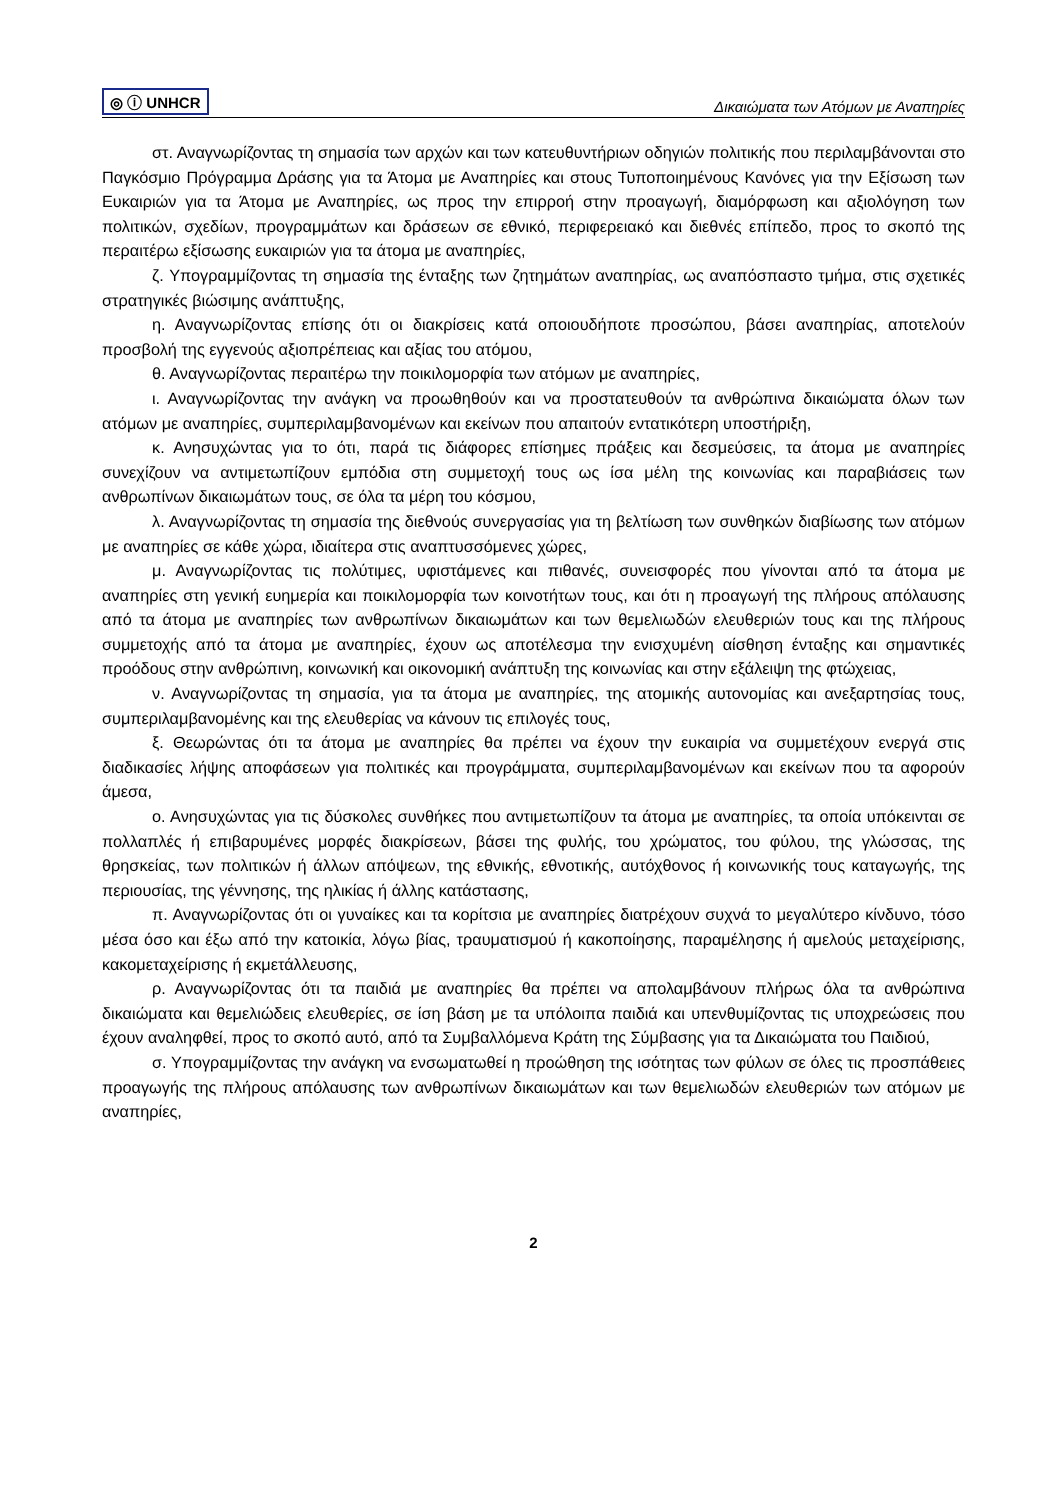◎ ⓘ UNHCR Δικαιώματα των Ατόμων με Αναπηρίες
στ. Αναγνωρίζοντας τη σημασία των αρχών και των κατευθυντήριων οδηγιών πολιτικής που περιλαμβάνονται στο Παγκόσμιο Πρόγραμμα Δράσης για τα Άτομα με Αναπηρίες και στους Τυποποιημένους Κανόνες για την Εξίσωση των Ευκαιριών για τα Άτομα με Αναπηρίες, ως προς την επιρροή στην προαγωγή, διαμόρφωση και αξιολόγηση των πολιτικών, σχεδίων, προγραμμάτων και δράσεων σε εθνικό, περιφερειακό και διεθνές επίπεδο, προς το σκοπό της περαιτέρω εξίσωσης ευκαιριών για τα άτομα με αναπηρίες,
ζ. Υπογραμμίζοντας τη σημασία της ένταξης των ζητημάτων αναπηρίας, ως αναπόσπαστο τμήμα, στις σχετικές στρατηγικές βιώσιμης ανάπτυξης,
η. Αναγνωρίζοντας επίσης ότι οι διακρίσεις κατά οποιουδήποτε προσώπου, βάσει αναπηρίας, αποτελούν προσβολή της εγγενούς αξιοπρέπειας και αξίας του ατόμου,
θ. Αναγνωρίζοντας περαιτέρω την ποικιλομορφία των ατόμων με αναπηρίες,
ι. Αναγνωρίζοντας την ανάγκη να προωθηθούν και να προστατευθούν τα ανθρώπινα δικαιώματα όλων των ατόμων με αναπηρίες, συμπεριλαμβανομένων και εκείνων που απαιτούν εντατικότερη υποστήριξη,
κ. Ανησυχώντας για το ότι, παρά τις διάφορες επίσημες πράξεις και δεσμεύσεις, τα άτομα με αναπηρίες συνεχίζουν να αντιμετωπίζουν εμπόδια στη συμμετοχή τους ως ίσα μέλη της κοινωνίας και παραβιάσεις των ανθρωπίνων δικαιωμάτων τους, σε όλα τα μέρη του κόσμου,
λ. Αναγνωρίζοντας τη σημασία της διεθνούς συνεργασίας για τη βελτίωση των συνθηκών διαβίωσης των ατόμων με αναπηρίες σε κάθε χώρα, ιδιαίτερα στις αναπτυσσόμενες χώρες,
μ. Αναγνωρίζοντας τις πολύτιμες, υφιστάμενες και πιθανές, συνεισφορές που γίνονται από τα άτομα με αναπηρίες στη γενική ευημερία και ποικιλομορφία των κοινοτήτων τους, και ότι η προαγωγή της πλήρους απόλαυσης από τα άτομα με αναπηρίες των ανθρωπίνων δικαιωμάτων και των θεμελιωδών ελευθεριών τους και της πλήρους συμμετοχής από τα άτομα με αναπηρίες, έχουν ως αποτέλεσμα την ενισχυμένη αίσθηση ένταξης και σημαντικές προόδους στην ανθρώπινη, κοινωνική και οικονομική ανάπτυξη της κοινωνίας και στην εξάλειψη της φτώχειας,
ν. Αναγνωρίζοντας τη σημασία, για τα άτομα με αναπηρίες, της ατομικής αυτονομίας και ανεξαρτησίας τους, συμπεριλαμβανομένης και της ελευθερίας να κάνουν τις επιλογές τους,
ξ. Θεωρώντας ότι τα άτομα με αναπηρίες θα πρέπει να έχουν την ευκαιρία να συμμετέχουν ενεργά στις διαδικασίες λήψης αποφάσεων για πολιτικές και προγράμματα, συμπεριλαμβανομένων και εκείνων που τα αφορούν άμεσα,
ο. Ανησυχώντας για τις δύσκολες συνθήκες που αντιμετωπίζουν τα άτομα με αναπηρίες, τα οποία υπόκεινται σε πολλαπλές ή επιβαρυμένες μορφές διακρίσεων, βάσει της φυλής, του χρώματος, του φύλου, της γλώσσας, της θρησκείας, των πολιτικών ή άλλων απόψεων, της εθνικής, εθνοτικής, αυτόχθονος ή κοινωνικής τους καταγωγής, της περιουσίας, της γέννησης, της ηλικίας ή άλλης κατάστασης,
π. Αναγνωρίζοντας ότι οι γυναίκες και τα κορίτσια με αναπηρίες διατρέχουν συχνά το μεγαλύτερο κίνδυνο, τόσο μέσα όσο και έξω από την κατοικία, λόγω βίας, τραυματισμού ή κακοποίησης, παραμέλησης ή αμελούς μεταχείρισης, κακομεταχείρισης ή εκμετάλλευσης,
ρ. Αναγνωρίζοντας ότι τα παιδιά με αναπηρίες θα πρέπει να απολαμβάνουν πλήρως όλα τα ανθρώπινα δικαιώματα και θεμελιώδεις ελευθερίες, σε ίση βάση με τα υπόλοιπα παιδιά και υπενθυμίζοντας τις υποχρεώσεις που έχουν αναληφθεί, προς το σκοπό αυτό, από τα Συμβαλλόμενα Κράτη της Σύμβασης για τα Δικαιώματα του Παιδιού,
σ. Υπογραμμίζοντας την ανάγκη να ενσωματωθεί η προώθηση της ισότητας των φύλων σε όλες τις προσπάθειες προαγωγής της πλήρους απόλαυσης των ανθρωπίνων δικαιωμάτων και των θεμελιωδών ελευθεριών των ατόμων με αναπηρίες,
2